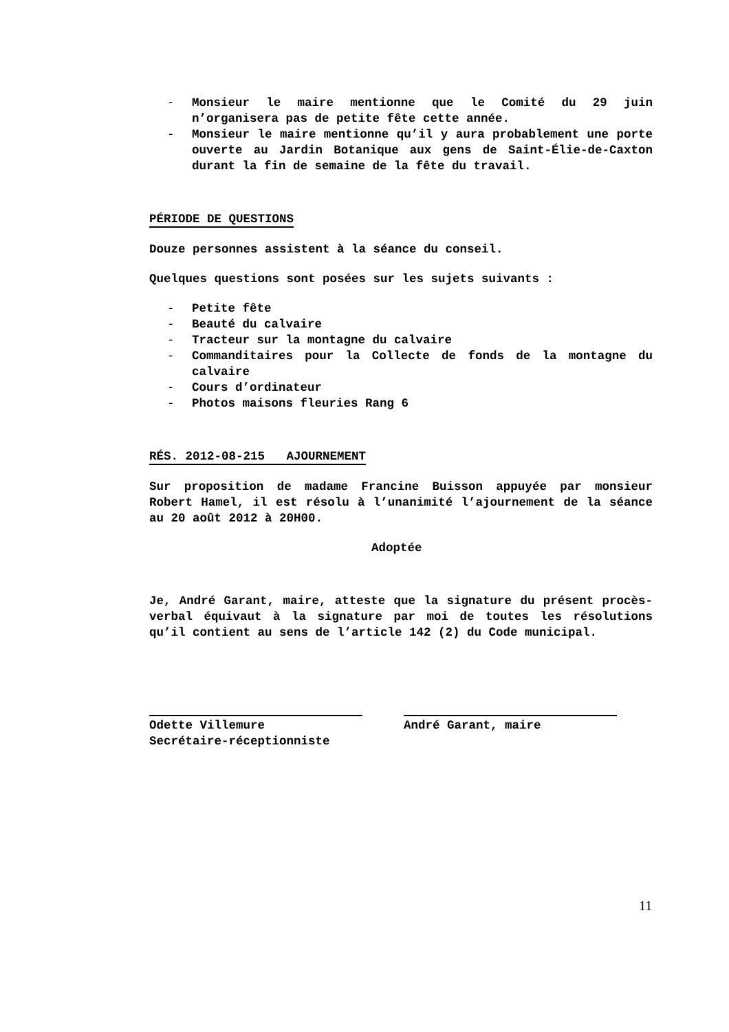- Monsieur le maire mentionne que le Comité du 29 juin n’organisera pas de petite fête cette année.
- Monsieur le maire mentionne qu’il y aura probablement une porte ouverte au Jardin Botanique aux gens de Saint-Élie-de-Caxton durant la fin de semaine de la fête du travail.
PÉRIODE DE QUESTIONS
Douze personnes assistent à la séance du conseil.
Quelques questions sont posées sur les sujets suivants :
- Petite fête
- Beauté du calvaire
- Tracteur sur la montagne du calvaire
- Commanditaires pour la Collecte de fonds de la montagne du calvaire
- Cours d’ordinateur
- Photos maisons fleuries Rang 6
RÉS. 2012-08-215 AJOURNEMENT
Sur proposition de madame Francine Buisson appuyée par monsieur Robert Hamel, il est résolu à l’unanimité l’ajournement de la séance au 20 août 2012 à 20H00.
Adoptée
Je, André Garant, maire, atteste que la signature du présent procès-verbal équivaut à la signature par moi de toutes les résolutions qu’il contient au sens de l’article 142 (2) du Code municipal.
Odette Villemure
Secrétaire-réceptionniste
André Garant, maire
11